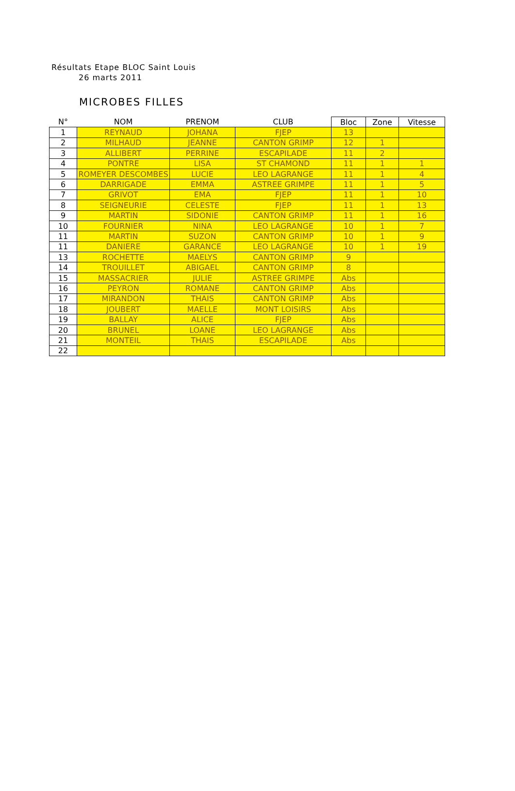Résultats Etape BLOC Saint Louis
26 marts 2011
MICROBES FILLES
| N° | NOM | PRENOM | CLUB | Bloc | Zone | Vitesse |
| --- | --- | --- | --- | --- | --- | --- |
| 1 | REYNAUD | JOHANA | FJEP | 13 | | |
| 2 | MILHAUD | JEANNE | CANTON GRIMP | 12 | 1 | |
| 3 | ALLIBERT | PERRINE | ESCAPILADE | 11 | 2 | |
| 4 | PONTRE | LISA | ST CHAMOND | 11 | 1 | 1 |
| 5 | ROMEYER DESCOMBES | LUCIE | LEO LAGRANGE | 11 | 1 | 4 |
| 6 | DARRIGADE | EMMA | ASTREE GRIMPE | 11 | 1 | 5 |
| 7 | GRIVOT | EMA | FJEP | 11 | 1 | 10 |
| 8 | SEIGNEURIE | CELESTE | FJEP | 11 | 1 | 13 |
| 9 | MARTIN | SIDONIE | CANTON GRIMP | 11 | 1 | 16 |
| 10 | FOURNIER | NINA | LEO LAGRANGE | 10 | 1 | 7 |
| 11 | MARTIN | SUZON | CANTON GRIMP | 10 | 1 | 9 |
| 11 | DANIERE | GARANCE | LEO LAGRANGE | 10 | 1 | 19 |
| 13 | ROCHETTE | MAELYS | CANTON GRIMP | 9 | | |
| 14 | TROUILLET | ABIGAEL | CANTON GRIMP | 8 | | |
| 15 | MASSACRIER | JULIE | ASTREE GRIMPE | Abs | | |
| 16 | PEYRON | ROMANE | CANTON GRIMP | Abs | | |
| 17 | MIRANDON | THAIS | CANTON GRIMP | Abs | | |
| 18 | JOUBERT | MAELLE | MONT LOISIRS | Abs | | |
| 19 | BALLAY | ALICE | FJEP | Abs | | |
| 20 | BRUNEL | LOANE | LEO LAGRANGE | Abs | | |
| 21 | MONTEIL | THAIS | ESCAPILADE | Abs | | |
| 22 | | | | | | |